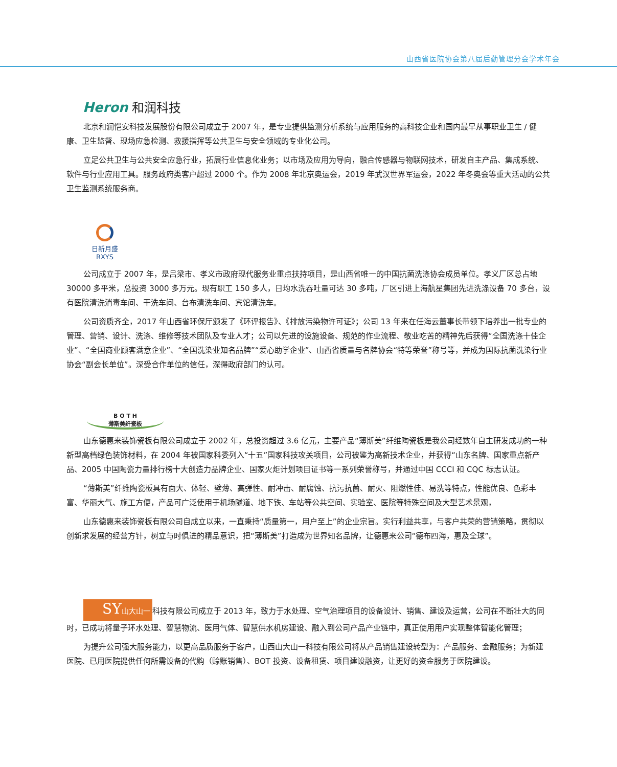山西省医院协会第八届后勤管理分会学术年会
Heron 和润科技
北京和润恺安科技发展股份有限公司成立于 2007 年，是专业提供监测分析系统与应用服务的高科技企业和国内最早从事职业卫生 / 健康、卫生监督、现场应急检测、救援指挥等公共卫生与安全领域的专业化公司。
立足公共卫生与公共安全应急行业，拓展行业信息化业务；以市场及应用为导向，融合传感器与物联网技术，研发自主产品、集成系统、软件与行业应用工具。服务政府类客户超过 2000 个。作为 2008 年北京奥运会，2019 年武汉世界军运会，2022 年冬奥会等重大活动的公共卫生监测系统服务商。
日新月盛
RXYS
公司成立于 2007 年，是吕梁市、孝义市政府现代服务业重点扶持项目，是山西省唯一的中国抗菌洗涤协会成员单位。孝义厂区总占地 30000 多平米，总投资 3000 多万元。现有职工 150 多人，日均水洗吞吐量可达 30 多吨，厂区引进上海航星集团先进洗涤设备 70 多台，设有医院清洗消毒车间、干洗车间、台布清洗车间、宾馆清洗车。
公司资质齐全，2017 年山西省环保厅颁发了《环评报告》、《排放污染物许可证》；公司 13 年来在任海云董事长带领下培养出一批专业的管理、营销、设计、洗涤、维修等技术团队及专业人才；公司以先进的设施设备、规范的作业流程、敬业吃苦的精神先后获得“全国洗涤十佳企业”、“全国商业顾客满意企业”、“全国洗染业知名品牌”“爱心助学企业”、山西省质量与名牌协会“特等荣誉”称号等，并成为国际抗菌洗染行业协会“副会长单位”。深受合作单位的信任，深得政府部门的认可。
B O T H
薄斯美纤瓷板
山东德惠来装饰瓷板有限公司成立于 2002 年，总投资超过 3.6 亿元，主要产品“薄斯美”纤维陶瓷板是我公司经数年自主研发成功的一种新型高档绿色装饰材料，在 2004 年被国家科委列入“十五”国家科技攻关项目，公司被鉴为高新技术企业，并获得“山东名牌、国家重点新产品、2005 中国陶瓷力量排行榜十大创造力品牌企业、国家火炬计划项目证书等一系列荣誉称号，并通过中国 CCCI 和 CQC 标志认证。
“薄斯美”纤维陶瓷板具有面大、体轻、壁薄、高弹性、耐冲击、耐腐蚀、抗污抗菌、耐火、阻燃性佳、易洗等特点，性能优良、色彩丰富、华丽大气、施工方便，产品可广泛使用于机场隧道、地下铁、车站等公共空间、实验室、医院等特殊空间及大型艺术景观，
山东德惠来装饰瓷板有限公司自成立以来，一直秉持“质量第一，用户至上”的企业宗旨。实行利益共享，与客户共荣的营销策略，贯彻以创新求发展的经营方针，树立与时俱进的精品意识，把“薄斯美”打造成为世界知名品牌，让德惠来公司“德布四海，惠及全球”。
SY山大山一 科技有限公司成立于 2013 年，致力于水处理、空气治理项目的设备设计、销售、建设及运营，公司在不断壮大的同时，已成功将量子环水处理、智慧物流、医用气体、智慧供水机房建设、融入到公司产品产业链中，真正使用用户实现整体智能化管理；
为提升公司强大服务能力，以更高品质服务于客户，山西山大山一科技有限公司将从产品销售建设转型为：产品服务、金融服务；为新建医院、已用医院提供任何所需设备的代购（赊账销售）、BOT 投资、设备租赁、项目建设融资，让更好的资金服务于医院建设。